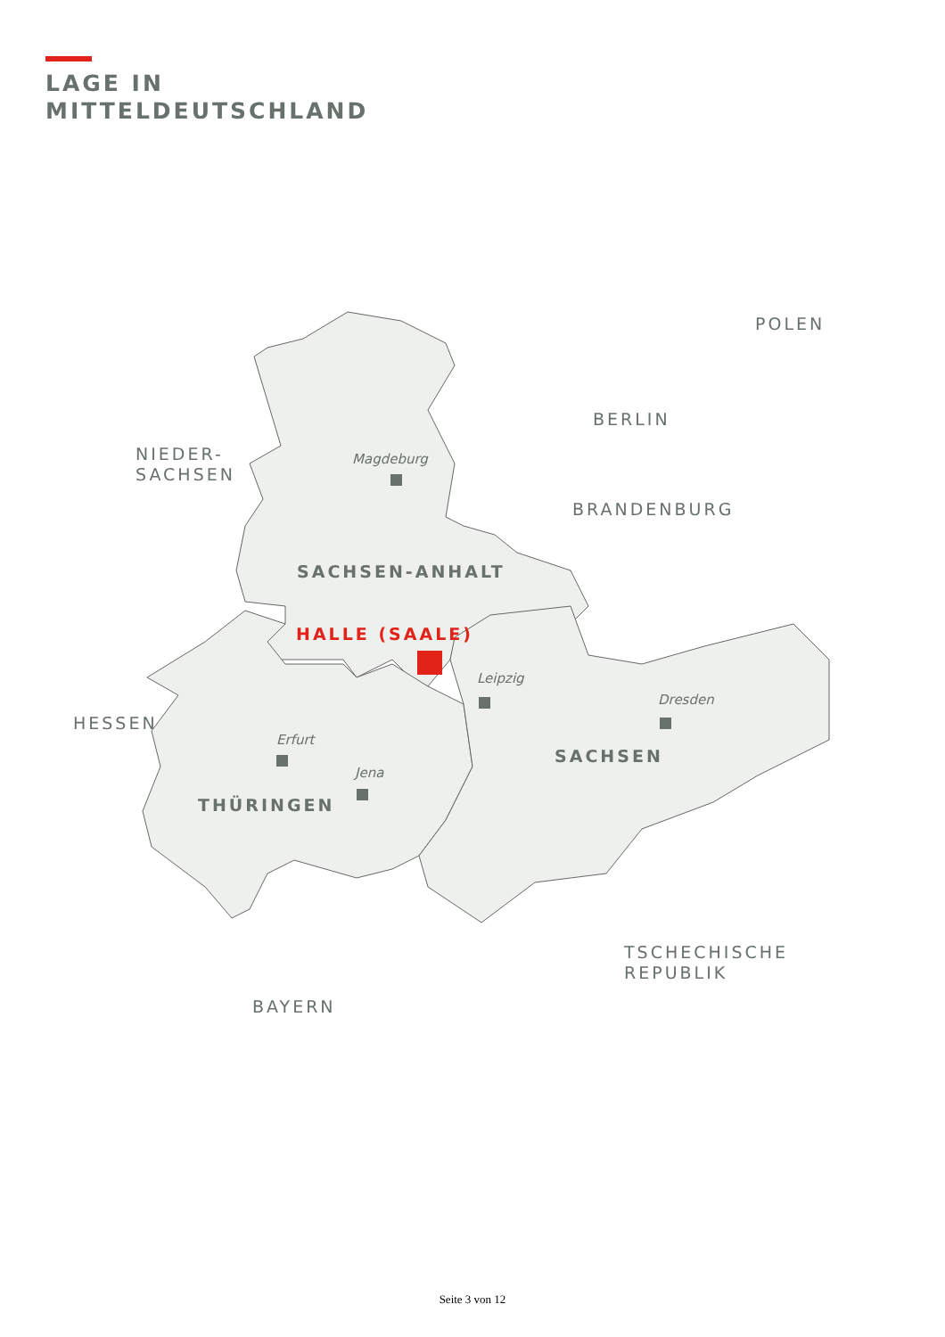LAGE IN
MITTELDEUTSCHLAND
NIEDER-
SACHSEN
POLEN
BERLIN
BRANDENBURG
HESSEN
TSCHECHISCHE
REPUBLIK
BAYERN
SACHSEN-ANHALT
SACHSEN
THÜRINGEN
HALLE (SAALE)
Magdeburg
Leipzig
Dresden
Erfurt
Jena
Seite 3 von 12